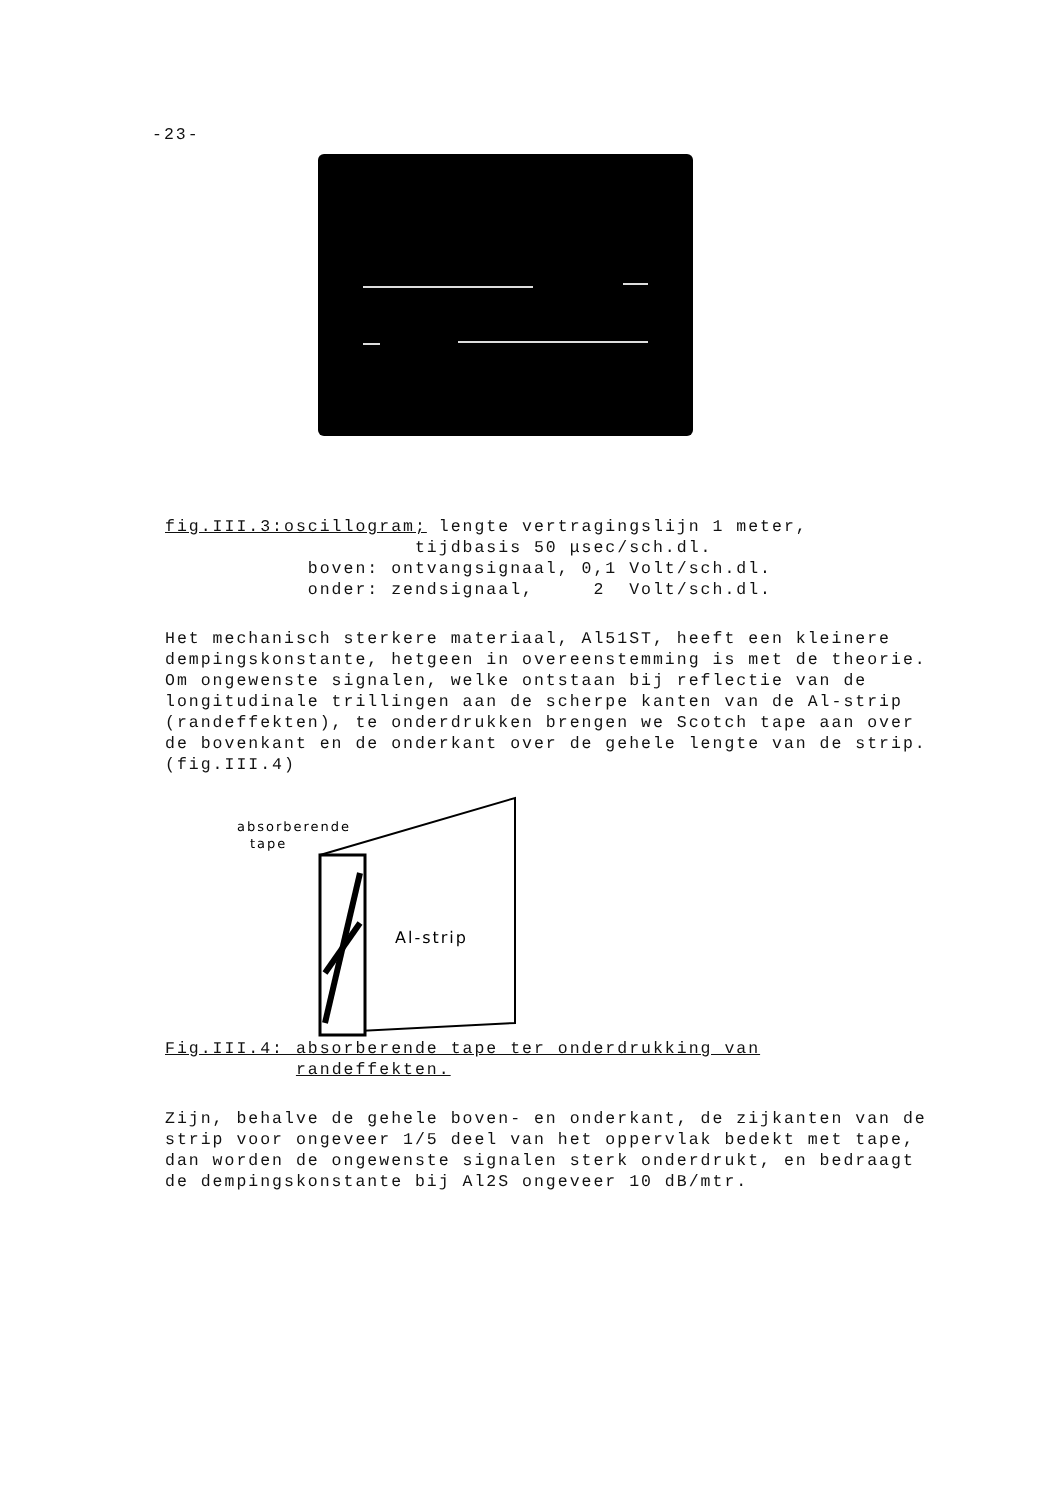-23-
fig.III.3:oscillogram; lengte vertragingslijn 1 meter, tijdbasis 50 μsec/sch.dl. boven: ontvangsignaal, 0,1 Volt/sch.dl. onder: zendsignaal, 2 Volt/sch.dl.
Het mechanisch sterkere materiaal, Al51ST, heeft een kleinere dempingskonstante, hetgeen in overeenstemming is met de theorie.
Om ongewenste signalen, welke ontstaan bij reflectie van de longitudinale trillingen aan de scherpe kanten van de Al-strip (randeffekten), te onderdrukken brengen we Scotch tape aan over de bovenkant en de onderkant over de gehele lengte van de strip. (fig.III.4)
absorberende
tape
Al-strip
Fig.III.4: absorberende tape ter onderdrukking van randeffekten.
Zijn, behalve de gehele boven- en onderkant, de zijkanten van de strip voor ongeveer 1/5 deel van het oppervlak bedekt met tape, dan worden de ongewenste signalen sterk onderdrukt, en bedraagt de dempingskonstante bij Al2S ongeveer 10 dB/mtr.